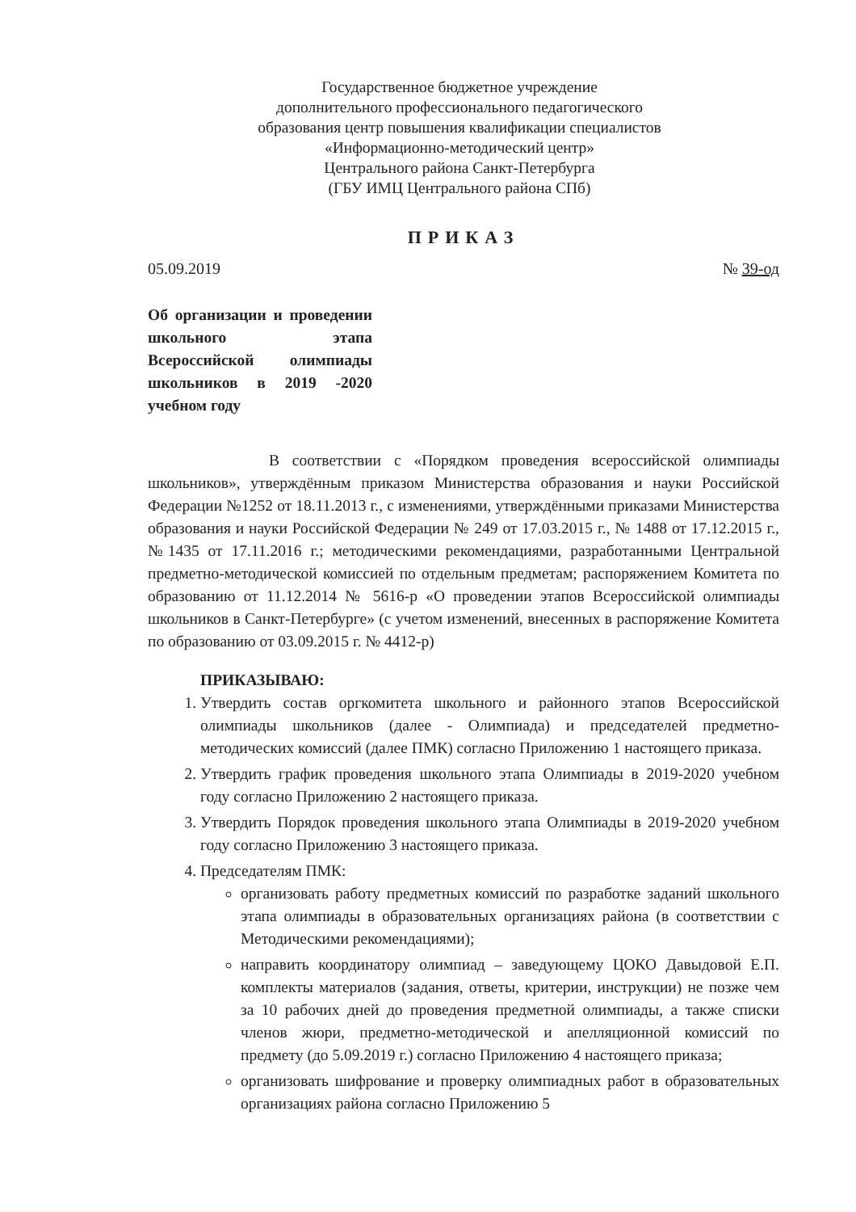Государственное бюджетное учреждение
дополнительного профессионального педагогического
образования центр повышения квалификации специалистов
«Информационно-методический центр»
Центрального района Санкт-Петербурга
(ГБУ ИМЦ Центрального района СПб)
ПРИКАЗ
05.09.2019 № 39-од
Об организации и проведении школьного этапа Всероссийской олимпиады школьников в 2019 -2020 учебном году
В соответствии с «Порядком проведения всероссийской олимпиады школьников», утверждённым приказом Министерства образования и науки Российской Федерации №1252 от 18.11.2013 г., с изменениями, утверждёнными приказами Министерства образования и науки Российской Федерации № 249 от 17.03.2015 г., № 1488 от 17.12.2015 г., №1435 от 17.11.2016 г.; методическими рекомендациями, разработанными Центральной предметно-методической комиссией по отдельным предметам; распоряжением Комитета по образованию от 11.12.2014 № 5616-р «О проведении этапов Всероссийской олимпиады школьников в Санкт-Петербурге» (с учетом изменений, внесенных в распоряжение Комитета по образованию от 03.09.2015 г. № 4412-р)
ПРИКАЗЫВАЮ:
1. Утвердить состав оргкомитета школьного и районного этапов Всероссийской олимпиады школьников (далее - Олимпиада) и председателей предметно-методических комиссий (далее ПМК) согласно Приложению 1 настоящего приказа.
2. Утвердить график проведения школьного этапа Олимпиады в 2019-2020 учебном году согласно Приложению 2 настоящего приказа.
3. Утвердить Порядок проведения школьного этапа Олимпиады в 2019-2020 учебном году согласно Приложению 3 настоящего приказа.
4. Председателям ПМК:
организовать работу предметных комиссий по разработке заданий школьного этапа олимпиады в образовательных организациях района (в соответствии с Методическими рекомендациями);
направить координатору олимпиад – заведующему ЦОКО Давыдовой Е.П. комплекты материалов (задания, ответы, критерии, инструкции) не позже чем за 10 рабочих дней до проведения предметной олимпиады, а также списки членов жюри, предметно-методической и апелляционной комиссий по предмету (до 5.09.2019 г.) согласно Приложению 4 настоящего приказа;
организовать шифрование и проверку олимпиадных работ в образовательных организациях района согласно Приложению 5